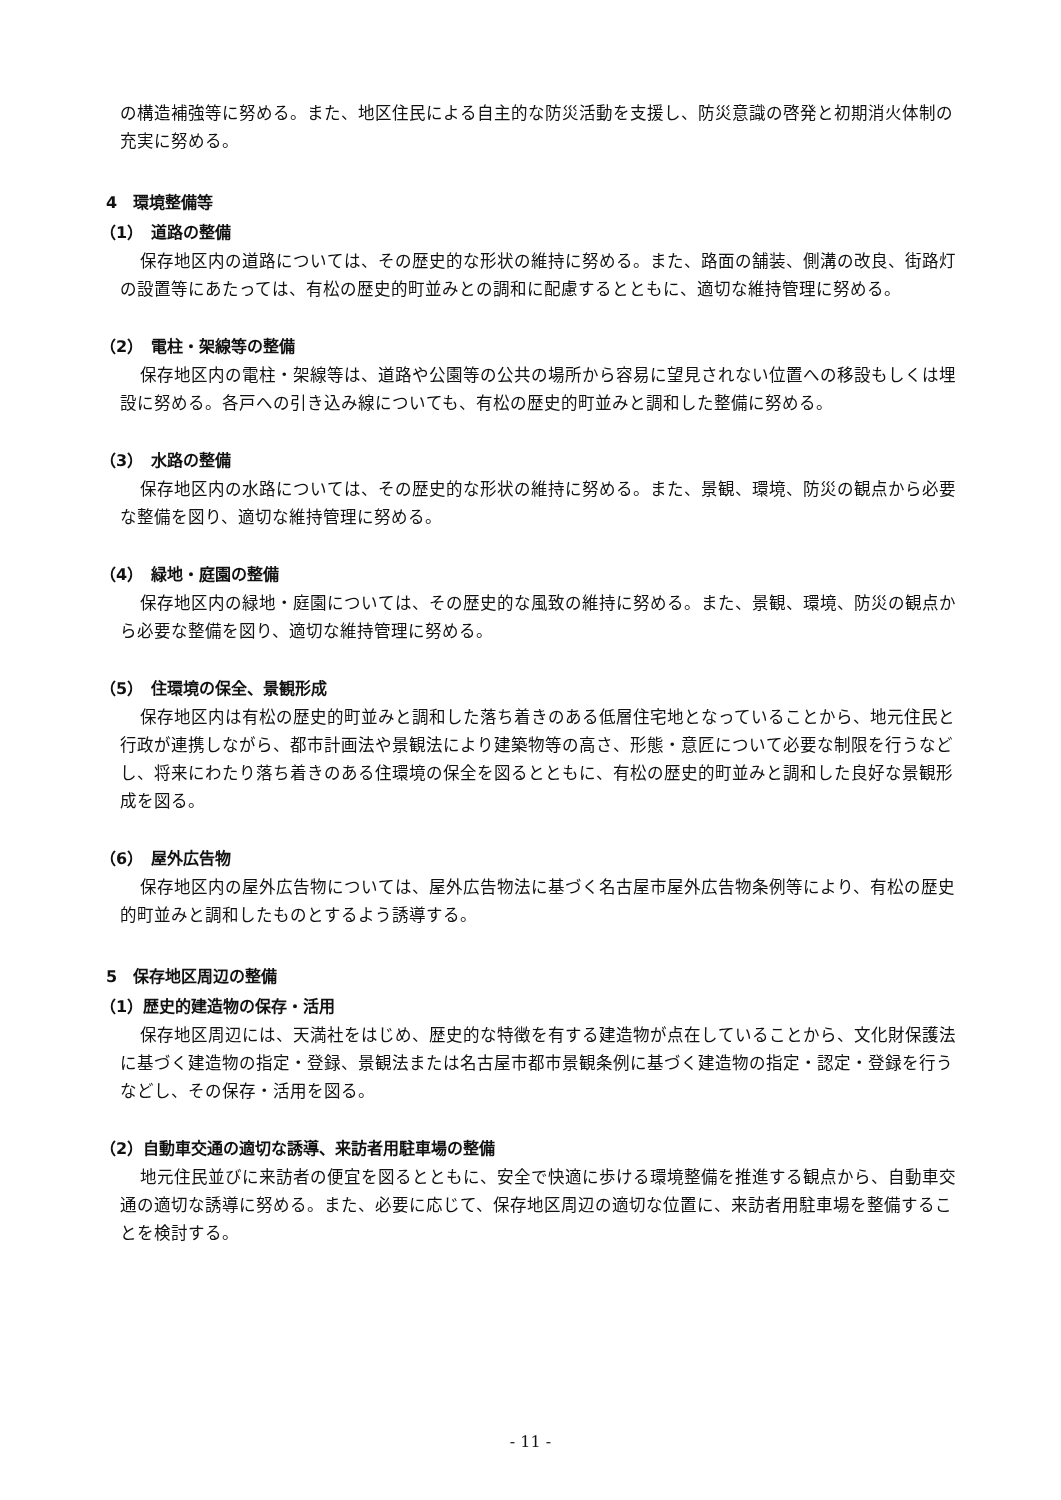の構造補強等に努める。また、地区住民による自主的な防災活動を支援し、防災意識の啓発と初期消火体制の充実に努める。
4　環境整備等
（1）　道路の整備
保存地区内の道路については、その歴史的な形状の維持に努める。また、路面の舗装、側溝の改良、街路灯の設置等にあたっては、有松の歴史的町並みとの調和に配慮するとともに、適切な維持管理に努める。
（2）　電柱・架線等の整備
保存地区内の電柱・架線等は、道路や公園等の公共の場所から容易に望見されない位置への移設もしくは埋設に努める。各戸への引き込み線についても、有松の歴史的町並みと調和した整備に努める。
（3）　水路の整備
保存地区内の水路については、その歴史的な形状の維持に努める。また、景観、環境、防災の観点から必要な整備を図り、適切な維持管理に努める。
（4）　緑地・庭園の整備
保存地区内の緑地・庭園については、その歴史的な風致の維持に努める。また、景観、環境、防災の観点から必要な整備を図り、適切な維持管理に努める。
（5）　住環境の保全、景観形成
保存地区内は有松の歴史的町並みと調和した落ち着きのある低層住宅地となっていることから、地元住民と行政が連携しながら、都市計画法や景観法により建築物等の高さ、形態・意匠について必要な制限を行うなどし、将来にわたり落ち着きのある住環境の保全を図るとともに、有松の歴史的町並みと調和した良好な景観形成を図る。
（6）　屋外広告物
保存地区内の屋外広告物については、屋外広告物法に基づく名古屋市屋外広告物条例等により、有松の歴史的町並みと調和したものとするよう誘導する。
5　保存地区周辺の整備
（1）歴史的建造物の保存・活用
保存地区周辺には、天満社をはじめ、歴史的な特徴を有する建造物が点在していることから、文化財保護法に基づく建造物の指定・登録、景観法または名古屋市都市景観条例に基づく建造物の指定・認定・登録を行うなどし、その保存・活用を図る。
（2）自動車交通の適切な誘導、来訪者用駐車場の整備
地元住民並びに来訪者の便宜を図るとともに、安全で快適に歩ける環境整備を推進する観点から、自動車交通の適切な誘導に努める。また、必要に応じて、保存地区周辺の適切な位置に、来訪者用駐車場を整備することを検討する。
- 11 -